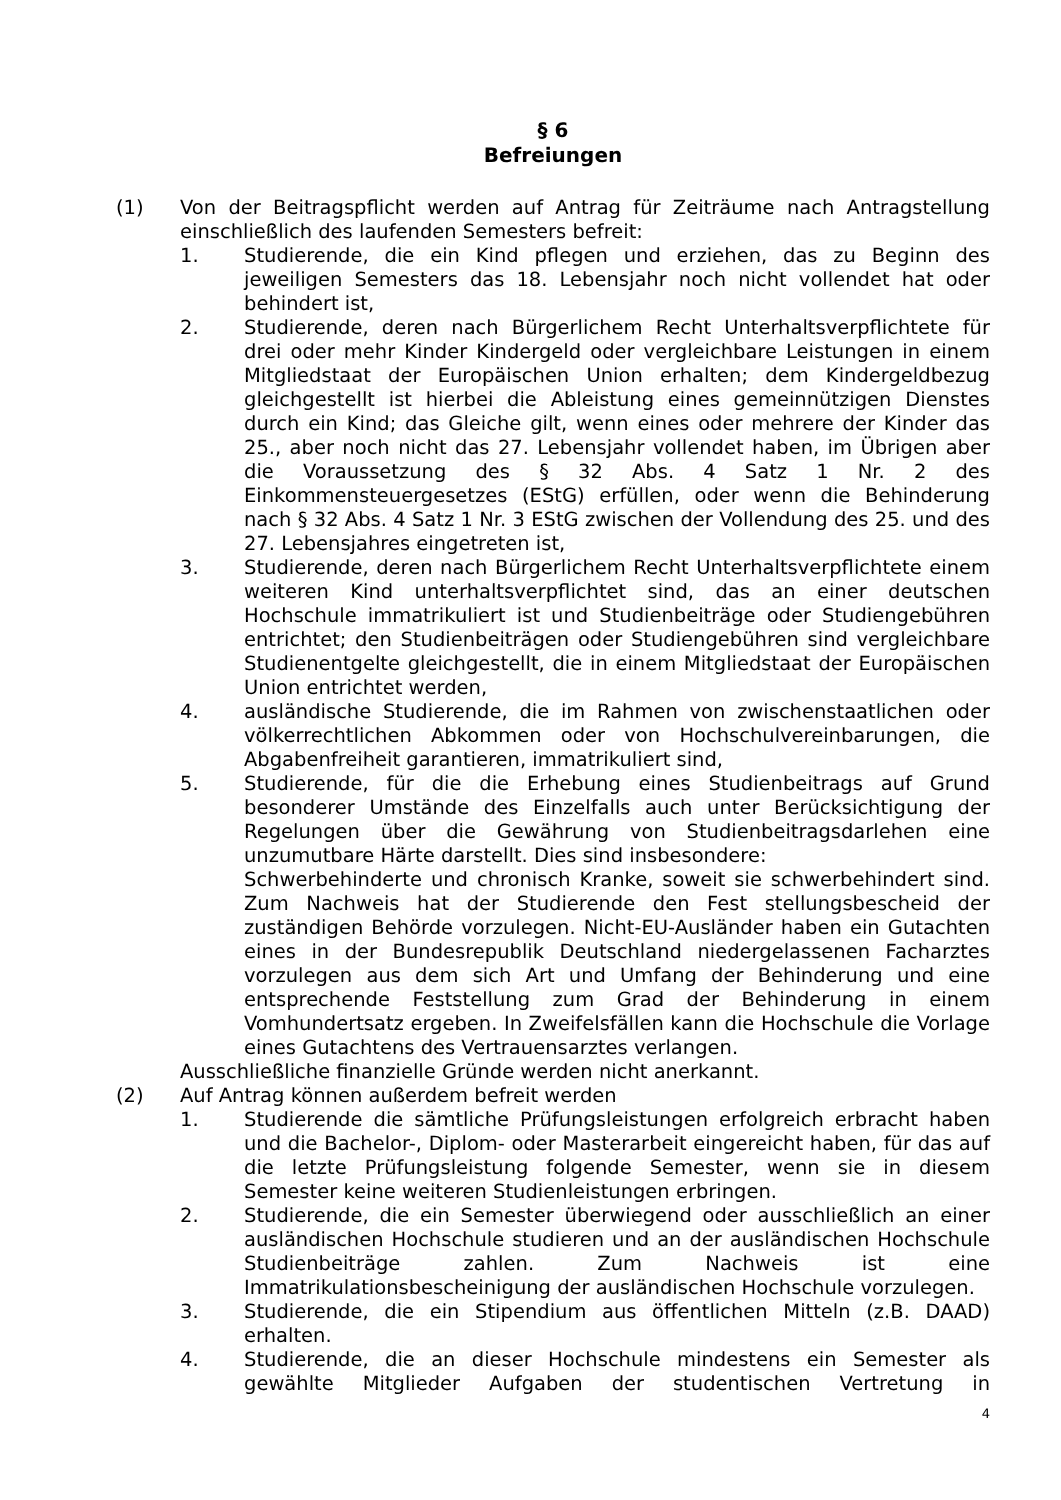§ 6
Befreiungen
(1) Von der Beitragspflicht werden auf Antrag für Zeiträume nach Antragstellung einschließlich des laufenden Semesters befreit:
1. Studierende, die ein Kind pflegen und erziehen, das zu Beginn des jeweiligen Semesters das 18. Lebensjahr noch nicht vollendet hat oder behindert ist,
2. Studierende, deren nach Bürgerlichem Recht Unterhaltsverpflichtete für drei oder mehr Kinder Kindergeld oder vergleichbare Leistungen in einem Mitgliedstaat der Europäischen Union erhalten; dem Kindergeldbezug gleichgestellt ist hierbei die Ableistung eines gemeinnützigen Dienstes durch ein Kind; das Gleiche gilt, wenn eines oder mehrere der Kinder das 25., aber noch nicht das 27. Lebensjahr vollendet haben, im Übrigen aber die Voraussetzung des § 32 Abs. 4 Satz 1 Nr. 2 des Einkommensteuergesetzes (EStG) erfüllen, oder wenn die Behinderung nach § 32 Abs. 4 Satz 1 Nr. 3 EStG zwischen der Vollendung des 25. und des 27. Lebensjahres eingetreten ist,
3. Studierende, deren nach Bürgerlichem Recht Unterhaltsverpflichtete einem weiteren Kind unterhaltsverpflichtet sind, das an einer deutschen Hochschule immatrikuliert ist und Studienbeiträge oder Studiengebühren entrichtet; den Studienbeiträgen oder Studiengebühren sind vergleichbare Studienentgelte gleichgestellt, die in einem Mitgliedstaat der Europäischen Union entrichtet werden,
4. ausländische Studierende, die im Rahmen von zwischenstaatlichen oder völkerrechtlichen Abkommen oder von Hochschulvereinbarungen, die Abgabenfreiheit garantieren, immatrikuliert sind,
5. Studierende, für die die Erhebung eines Studienbeitrags auf Grund besonderer Umstände des Einzelfalls auch unter Berücksichtigung der Regelungen über die Gewährung von Studienbeitragsdarlehen eine unzumutbare Härte darstellt. Dies sind insbesondere:
Schwerbehinderte und chronisch Kranke, soweit sie schwerbehindert sind. Zum Nachweis hat der Studierende den Fest stellungsbescheid der zuständigen Behörde vorzulegen. Nicht-EU-Ausländer haben ein Gutachten eines in der Bundesrepublik Deutschland niedergelassenen Facharztes vorzulegen aus dem sich Art und Umfang der Behinderung und eine entsprechende Feststellung zum Grad der Behinderung in einem Vomhundertsatz ergeben. In Zweifelsfällen kann die Hochschule die Vorlage eines Gutachtens des Vertrauensarztes verlangen.
Ausschließliche finanzielle Gründe werden nicht anerkannt.
(2) Auf Antrag können außerdem befreit werden
1. Studierende die sämtliche Prüfungsleistungen erfolgreich erbracht haben und die Bachelor-, Diplom- oder Masterarbeit eingereicht haben, für das auf die letzte Prüfungsleistung folgende Semester, wenn sie in diesem Semester keine weiteren Studienleistungen erbringen.
2. Studierende, die ein Semester überwiegend oder ausschließlich an einer ausländischen Hochschule studieren und an der ausländischen Hochschule Studienbeiträge zahlen. Zum Nachweis ist eine Immatrikulationsbescheinigung der ausländischen Hochschule vorzulegen.
3. Studierende, die ein Stipendium aus öffentlichen Mitteln (z.B. DAAD) erhalten.
4. Studierende, die an dieser Hochschule mindestens ein Semester als gewählte Mitglieder Aufgaben der studentischen Vertretung in
4